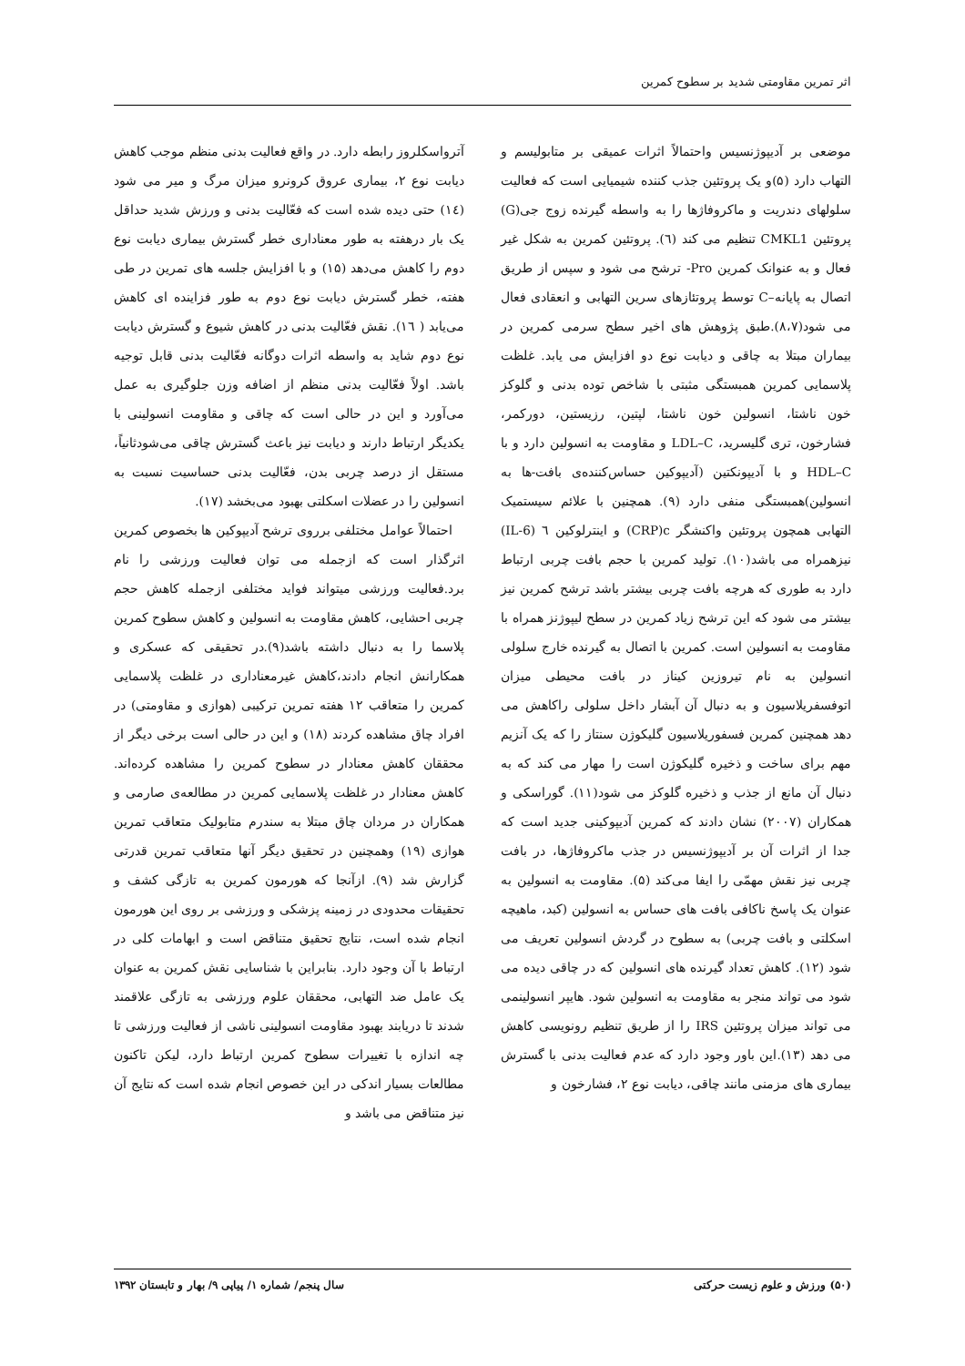اثر تمرین مقاومتی شدید بر سطوح کمرین
موضعی بر آدیپوژنسیس واحتمالاً اثرات عمیقی بر متابولیسم و التهاب دارد (۵)و یک پروتئین جذب کننده شیمیایی است که فعالیت سلولهای دندریت و ماکروفاژها را به واسطه گیرنده زوج جی(G) پروتئین CMKL1 تنظیم می کند (٦). پروتئین کمرین به شکل غیر فعال و به عنوانک کمرین Pro- ترشح می شود و سپس از طریق اتصال به پایانه–C توسط پروتئازهای سرین التهابی و انعقادی فعال می شود(۸،۷).طبق پژوهش های اخیر سطح سرمی کمرین در بیماران مبتلا به چاقی و دیابت نوع دو افزایش می یابد. غلظت پلاسمایی کمرین همبستگی مثبتی با شاخص توده بدنی و گلوکز خون ناشتا، انسولین خون ناشتا، لپتین، رزیستین، دورکمر، فشارخون، تری گلیسرید، LDL–C و مقاومت به انسولین دارد و با HDL–C و با آدیپونکتین (آدیپوکین حساس‌کننده‌ی بافت-ها به انسولین)همبستگی منفی دارد (۹). همچنین با علائم سیستمیک التهابی همچون پروتئین واکنشگر CRP)c) و اینترلوکین ٦ (IL-6) نیزهمراه می باشد(۱۰). تولید کمرین با حجم بافت چربی ارتباط دارد به طوری که هرچه بافت چربی بیشتر باشد ترشح کمرین نیز بیشتر می شود که این ترشح زیاد کمرین در سطح لیپوژنز همراه با مقاومت به انسولین است. کمرین با اتصال به گیرنده خارج سلولی انسولین به نام تیروزین کیناز در بافت محیطی میزان اتوفسفریلاسیون و به دنبال آن آبشار داخل سلولی راکاهش می دهد همچنین کمرین فسفوریلاسیون گلیکوژن سنتاز را که یک آنزیم مهم برای ساخت و ذخیره گلیکوژن است را مهار می کند که به دنبال آن مانع از جذب و ذخیره گلوکز می شود(۱۱). گوراسکی و همکاران (۲۰۰۷) نشان دادند که کمرین آدیپوکینی جدید است که جدا از اثرات آن بر آدیپوژنسیس در جذب ماکروفاژها، در بافت چربی نیز نقش مهمّی را ایفا می‌کند (۵). مقاومت به انسولین به عنوان یک پاسخ ناکافی بافت های حساس به انسولین (کبد، ماهیچه اسکلتی و بافت چربی) به سطوح در گردش انسولین تعریف می شود (۱۲). کاهش تعداد گیرنده های انسولین که در چاقی دیده می شود می تواند منجر به مقاومت به انسولین شود. هایپر انسولینمی می تواند میزان پروتئین IRS را از طریق تنظیم رونویسی کاهش می دهد (۱۳).این باور وجود دارد که عدم فعالیت بدنی با گسترش بیماری های مزمنی مانند چاقی، دیابت نوع ۲، فشارخون و
آترواسکلروز رابطه دارد. در واقع فعالیت بدنی منظم موجب کاهش دیابت نوع ۲، بیماری عروق کرونرو میزان مرگ و میر می شود (١٤) حتی دیده شده است که فعّالیت بدنی و ورزش شدید حداقل یک بار درهفته به طور معناداری خطر گسترش بیماری دیابت نوع دوم را کاهش می‌دهد (۱۵) و با افزایش جلسه های تمرین در طی هفته، خطر گسترش دیابت نوع دوم به طور فزاینده ای کاهش می‌یابد ( ١٦). نقش فعّالیت بدنی در کاهش شیوع و گسترش دیابت نوع دوم شاید به واسطه اثرات دوگانه فعّالیت بدنی قابل توجیه باشد. اولاً فعّالیت بدنی منظم از اضافه وزن جلوگیری به عمل می‌آورد و این در حالی است که چاقی و مقاومت انسولینی با یکدیگر ارتباط دارند و دیابت نیز باعث گسترش چاقی می‌شودثانیاً، مستقل از درصد چربی بدن، فعّالیت بدنی حساسیت نسبت به انسولین را در عضلات اسکلتی بهبود می‌بخشد (۱۷).
احتمالاً عوامل مختلفی برروی ترشح آدیپوکین ها بخصوص کمرین اثرگذار است که ازجمله می توان فعالیت ورزشی را نام برد.فعالیت ورزشی میتواند فواید مختلفی ازجمله کاهش حجم چربی احشایی، کاهش مقاومت به انسولین و کاهش سطوح کمرین پلاسما را به دنبال داشته باشد(۹).در تحقیقی که عسکری و همکارانش انجام دادند،کاهش غیرمعناداری در غلظت پلاسمایی کمرین را متعاقب ۱۲ هفته تمرین ترکیبی (هوازی و مقاومتی) در افراد چاق مشاهده کردند (۱۸) و این در حالی است برخی دیگر از محققان کاهش معنادار در سطوح کمرین را مشاهده کرده‌اند. کاهش معنادار در غلظت پلاسمایی کمرین در مطالعه‌ی صارمی و همکاران در مردان چاق مبتلا به سندرم متابولیک متعاقب تمرین هوازی (۱۹) وهمچنین در تحقیق دیگر آنها متعاقب تمرین قدرتی گزارش شد (۹). ازآنجا که هورمون کمرین به تازگی کشف و تحقیقات محدودی در زمینه پزشکی و ورزشی بر روی این هورمون انجام شده است، نتایج تحقیق متناقض است و ابهامات کلی در ارتباط با آن وجود دارد. بنابراین با شناسایی نقش کمرین به عنوان یک عامل ضد التهابی، محققان علوم ورزشی به تازگی علاقمند شدند تا دریابند بهبود مقاومت انسولینی ناشی از فعالیت ورزشی تا چه اندازه با تغییرات سطوح کمرین ارتباط دارد، لیکن تاکنون مطالعات بسیار اندکی در این خصوص انجام شده است که نتایج آن نیز متناقض می باشد و
(۵۰) ورزش و علوم زیست حرکتی سال پنجم/ شماره ۱/ پیاپی ۹/ بهار و تابستان ۱۳۹۲